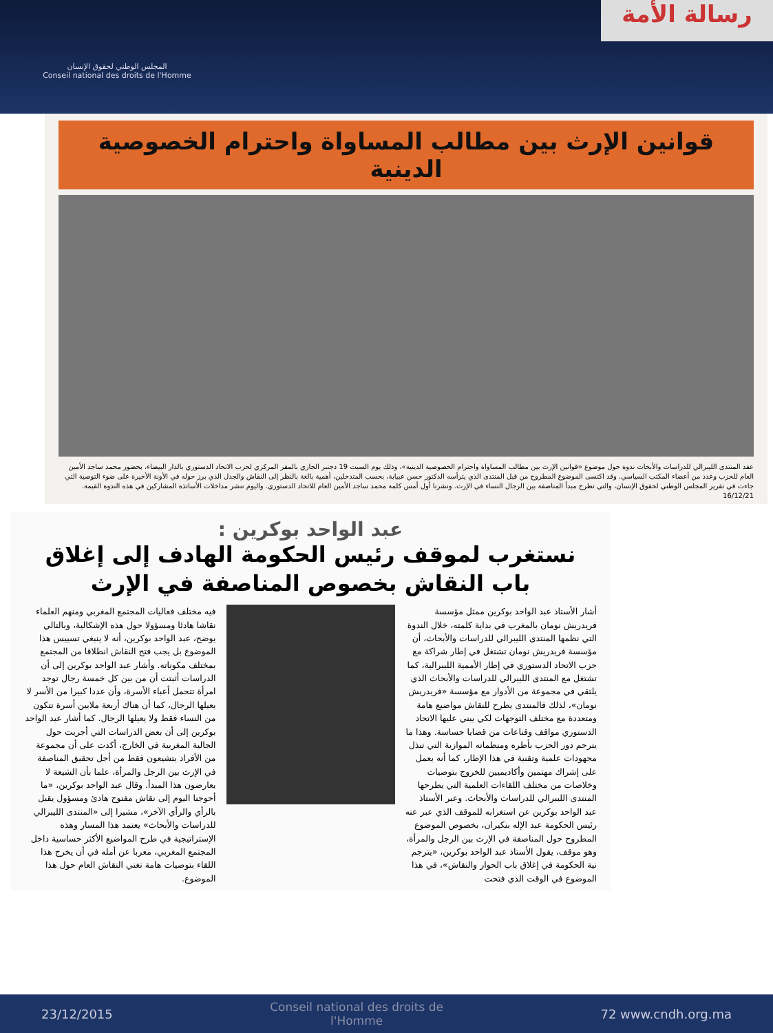المجلس الوطني لحقوق الإنسان
Conseil national des droits de l'Homme
رسالة الأمة
قوانين الإرث بين مطالب المساواة واحترام الخصوصية الدينية
عقد المنتدى الليبرالي للدراسات والأبحاث ندوة حول موضوع «قوانين الإرث بين مطالب المساواة واحترام الخصوصية الدينية»، وذلك يوم السبت 19 دجنبر الجاري بالمقر المركزي لحزب الاتحاد الدستوري بالدار البيضاء، بحضور محمد ساجد الأمين العام للحزب وعدد من أعضاء المكتب السياسي. وقد اكتسى الموضوع المطروح من قبل المنتدى الذي يترأسه الدكتور حسن عبيابة، بحسب المتدخلين، أهمية بالغة بالنظر إلى النقاش والجدل الذي برز حوله في الأونة الأخيرة على ضوء التوصية التي جاءت في تقرير المجلس الوطني لحقوق الإنسان، والتي تطرح مبدأ المناصفة بين الرجال النساء في الإرث. ونشرنا أول أمس كلمة محمد ساجد الأمين العام للاتحاد الدستوري. واليوم ننشر مداخلات الأساتذة المشاركين في هذه الندوة القيمة. 16/12/21
عبد الواحد بوكرين :
نستغرب لموقف رئيس الحكومة الهادف إلى إغلاق باب النقاش بخصوص المناصفة في الإرث
أشار الأستاذ عبد الواحد بوكرين ممثل مؤسسة فريدريش نومان بالمغرب في بداية كلمته، خلال الندوة التي نظمها المنتدى الليبرالي للدراسات والأبحاث، أن مؤسسة فريدريش نومان تشتغل في إطار شراكة مع حزب الاتحاد الدستوري في إطار الأممية الليبرالية، كما تشتغل مع المنتدى الليبرالي للدراسات والأبحاث الذي يلتقي في مجموعة من الأدوار مع مؤسسة «فريدريش نومان»، لذلك فالمنتدى يطرح للنقاش مواضيع هامة ومتعددة مع مختلف التوجهات لكي يبني عليها الاتحاد الدستوري مواقف وقناعات من قضايا حساسة. وهذا ما يترجم دور الحزب بأطره ومنظماته الموازية التي تبذل مجهودات علمية وتقنية في هذا الإطار، كما أنه يعمل على إشراك مهتمين وأكاديميين للخروج بتوصيات وخلاصات من مختلف اللقاءات العلمية التي يطرحها المنتدى الليبرالي للدراسات والأبحاث. وعبر الأستاذ عبد الواحد بوكرين عن استغرابه للموقف الذي عبر عنه رئيس الحكومة عبد الإله بنكيران، بخصوص الموضوع المطروح حول المناصفة في الإرث بين الرجل والمرأة، وهو موقف، يقول الأستاذ عبد الواحد بوكرين، «يترجم نية الحكومة في إغلاق باب الحوار والنقاش»، في هذا الموضوع في الوقت الذي فتحت
فيه مختلف فعاليات المجتمع المغربي ومنهم العلماء نقاشا هادئا ومسؤولا حول هذه الإشكالية، وبالتالي يوضح، عبد الواحد بوكرين، أنه لا ينبغي تسييس هذا الموضوع بل يجب فتح النقاش انطلاقا من المجتمع بمختلف مكوناته. وأشار عبد الواحد بوكرين إلى أن الدراسات أثبتت أن من بين كل خمسة رجال توجد امرأة تتحمل أعباء الأسرة، وأن عددا كبيرا من الأسر لا يعيلها الرجال، كما أن هناك أربعة ملايين أسرة تتكون من النساء فقط ولا يعيلها الرجال. كما أشار عبد الواحد بوكرين إلى أن بعض الدراسات التي أجريت حول الجالية المغربية في الخارج، أكدت على أن مجموعة من الأفراد يتشيعون فقط من أجل تحقيق المناصفة في الإرث بين الرجل والمرأة، علما بأن الشيعة لا يعارضون هذا المبدأ. وقال عبد الواحد بوكرين، «ما أحوجنا اليوم إلى نقاش مفتوح هادئ ومسؤول يقبل بالرأي والرأي الآخر»، مشيرا إلى «المنتدى الليبرالي للدراسات والأبحاث» يعتمد هذا المسار وهذه الإستراتيجية في طرح المواضيع الأكثر حساسية داخل المجتمع المغربي، معربا عن أمله في أن يخرج هذا اللقاء بتوصيات هامة تغني النقاش العام حول هذا الموضوع.
23/12/2015 Conseil national des droits de l'Homme 72 www.cndh.org.ma